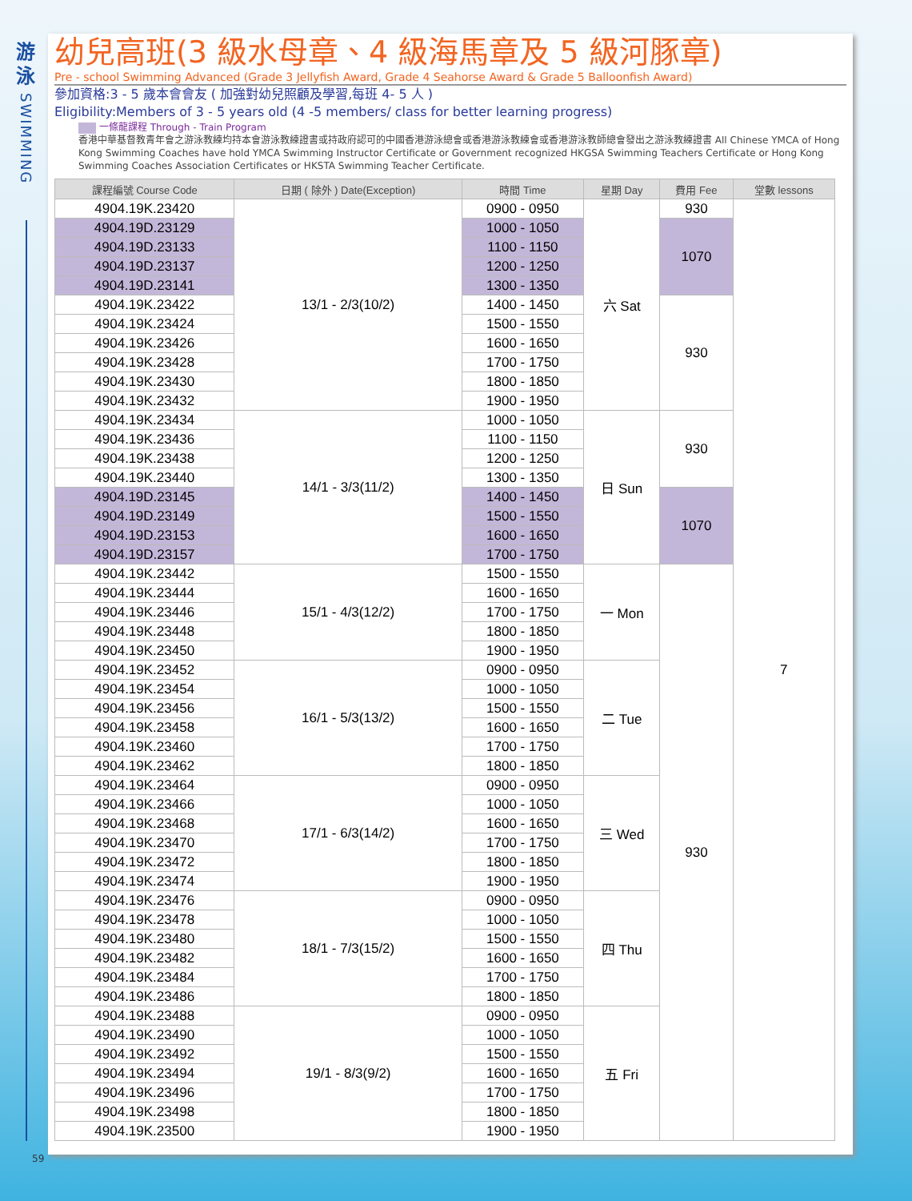游
泳
SWIMMING
59
幼兒高班(3 級水母章、4 級海馬章及 5 級河豚章)
Pre - school Swimming Advanced (Grade 3 Jellyfish Award, Grade 4 Seahorse Award & Grade 5 Balloonfish Award)
參加資格:3 - 5 歲本會會友 ( 加強對幼兒照顧及學習,每班 4- 5 人 )
Eligibility:Members of 3 - 5 years old (4 -5 members/ class for better learning progress)
一條龍課程 Through - Train Program
香港中華基督教青年會之游泳教練均持本會游泳教練證書或持政府認可的中國香港游泳總會或香港游泳教練會或香港游泳教師總會發出之游泳教練證書 All Chinese YMCA of Hong Kong Swimming Coaches have hold YMCA Swimming Instructor Certificate or Government recognized HKGSA Swimming Teachers Certificate or Hong Kong Swimming Coaches Association Certificates or HKSTA Swimming Teacher Certificate.
| 課程編號 Course Code | 日期 ( 除外 ) Date(Exception) | 時間 Time | 星期 Day | 費用 Fee | 堂數 lessons |
| --- | --- | --- | --- | --- | --- |
| 4904.19K.23420 | 13/1 - 2/3(10/2) | 0900 - 0950 | 六 Sat | 930 | 7 |
| 4904.19D.23129 | | 1000 - 1050 | | 1070 | |
| 4904.19D.23133 | | 1100 - 1150 | | | |
| 4904.19D.23137 | | 1200 - 1250 | | | |
| 4904.19D.23141 | | 1300 - 1350 | | | |
| 4904.19K.23422 | | 1400 - 1450 | | 930 | |
| 4904.19K.23424 | | 1500 - 1550 | | | |
| 4904.19K.23426 | | 1600 - 1650 | | | |
| 4904.19K.23428 | | 1700 - 1750 | | | |
| 4904.19K.23430 | | 1800 - 1850 | | | |
| 4904.19K.23432 | | 1900 - 1950 | | | |
| 4904.19K.23434 | 14/1 - 3/3(11/2) | 1000 - 1050 | 日 Sun | 930 | |
| 4904.19K.23436 | | 1100 - 1150 | | | |
| 4904.19K.23438 | | 1200 - 1250 | | | |
| 4904.19K.23440 | | 1300 - 1350 | | | |
| 4904.19D.23145 | | 1400 - 1450 | | 1070 | |
| 4904.19D.23149 | | 1500 - 1550 | | | |
| 4904.19D.23153 | | 1600 - 1650 | | | |
| 4904.19D.23157 | | 1700 - 1750 | | | |
| 4904.19K.23442 | 15/1 - 4/3(12/2) | 1500 - 1550 | 一 Mon | 930 | |
| 4904.19K.23444 | | 1600 - 1650 | | | |
| 4904.19K.23446 | | 1700 - 1750 | | | |
| 4904.19K.23448 | | 1800 - 1850 | | | |
| 4904.19K.23450 | | 1900 - 1950 | | | |
| 4904.19K.23452 | 16/1 - 5/3(13/2) | 0900 - 0950 | 二 Tue | | |
| 4904.19K.23454 | | 1000 - 1050 | | | |
| 4904.19K.23456 | | 1500 - 1550 | | | |
| 4904.19K.23458 | | 1600 - 1650 | | | |
| 4904.19K.23460 | | 1700 - 1750 | | | |
| 4904.19K.23462 | | 1800 - 1850 | | | |
| 4904.19K.23464 | 17/1 - 6/3(14/2) | 0900 - 0950 | 三 Wed | | |
| 4904.19K.23466 | | 1000 - 1050 | | | |
| 4904.19K.23468 | | 1600 - 1650 | | | |
| 4904.19K.23470 | | 1700 - 1750 | | | |
| 4904.19K.23472 | | 1800 - 1850 | | | |
| 4904.19K.23474 | | 1900 - 1950 | | | |
| 4904.19K.23476 | 18/1 - 7/3(15/2) | 0900 - 0950 | 四 Thu | | |
| 4904.19K.23478 | | 1000 - 1050 | | | |
| 4904.19K.23480 | | 1500 - 1550 | | | |
| 4904.19K.23482 | | 1600 - 1650 | | | |
| 4904.19K.23484 | | 1700 - 1750 | | | |
| 4904.19K.23486 | | 1800 - 1850 | | | |
| 4904.19K.23488 | 19/1 - 8/3(9/2) | 0900 - 0950 | 五 Fri | | |
| 4904.19K.23490 | | 1000 - 1050 | | | |
| 4904.19K.23492 | | 1500 - 1550 | | | |
| 4904.19K.23494 | | 1600 - 1650 | | | |
| 4904.19K.23496 | | 1700 - 1750 | | | |
| 4904.19K.23498 | | 1800 - 1850 | | | |
| 4904.19K.23500 | | 1900 - 1950 | | | |